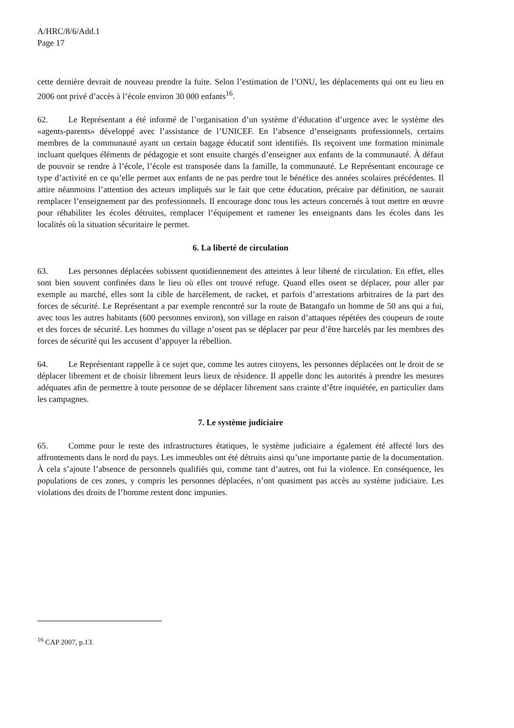A/HRC/8/6/Add.1
Page 17
cette dernière devrait de nouveau prendre la fuite. Selon l’estimation de l’ONU, les déplacements qui ont eu lieu en 2006 ont privé d’accès à l’école environ 30 000 enfants<sup>16</sup>.
62. Le Représentant a été informé de l’organisation d’un système d’éducation d’urgence avec le système des «agents-parents» développé avec l’assistance de l’UNICEF. En l’absence d’enseignants professionnels, certains membres de la communauté ayant un certain bagage éducatif sont identifiés. Ils reçoivent une formation minimale incluant quelques éléments de pédagogie et sont ensuite chargés d’enseigner aux enfants de la communauté. À défaut de pouvoir se rendre à l’école, l’école est transposée dans la famille, la communauté. Le Représentant encourage ce type d’activité en ce qu’elle permet aux enfants de ne pas perdre tout le bénéfice des années scolaires précédentes. Il attire néanmoins l’attention des acteurs impliqués sur le fait que cette éducation, précaire par définition, ne saurait remplacer l’enseignement par des professionnels. Il encourage donc tous les acteurs concernés à tout mettre en œuvre pour réhabiliter les écoles détruites, remplacer l’équipement et ramener les enseignants dans les écoles dans les localités où la situation sécuritaire le permet.
6. La liberté de circulation
63. Les personnes déplacées subissent quotidiennement des atteintes à leur liberté de circulation. En effet, elles sont bien souvent confinées dans le lieu où elles ont trouvé refuge. Quand elles osent se déplacer, pour aller par exemple au marché, elles sont la cible de harcèlement, de racket, et parfois d’arrestations arbitraires de la part des forces de sécurité. Le Représentant a par exemple rencontré sur la route de Batangafo un homme de 50 ans qui a fui, avec tous les autres habitants (600 personnes environ), son village en raison d’attaques répétées des coupeurs de route et des forces de sécurité. Les hommes du village n’osent pas se déplacer par peur d’être harcelés par les membres des forces de sécurité qui les accusent d’appuyer la rébellion.
64. Le Représentant rappelle à ce sujet que, comme les autres citoyens, les personnes déplacées ont le droit de se déplacer librement et de choisir librement leurs lieux de résidence. Il appelle donc les autorités à prendre les mesures adéquates afin de permettre à toute personne de se déplacer librement sans crainte d’être inquiétée, en particulier dans les campagnes.
7. Le système judiciaire
65. Comme pour le reste des infrastructures étatiques, le système judiciaire a également été affecté lors des affrontements dans le nord du pays. Les immeubles ont été détruits ainsi qu’une importante partie de la documentation. À cela s’ajoute l’absence de personnels qualifiés qui, comme tant d’autres, ont fui la violence. En conséquence, les populations de ces zones, y compris les personnes déplacées, n’ont quasiment pas accès au système judiciaire. Les violations des droits de l’homme restent donc impunies.
<sup>16</sup> CAP 2007, p.13.